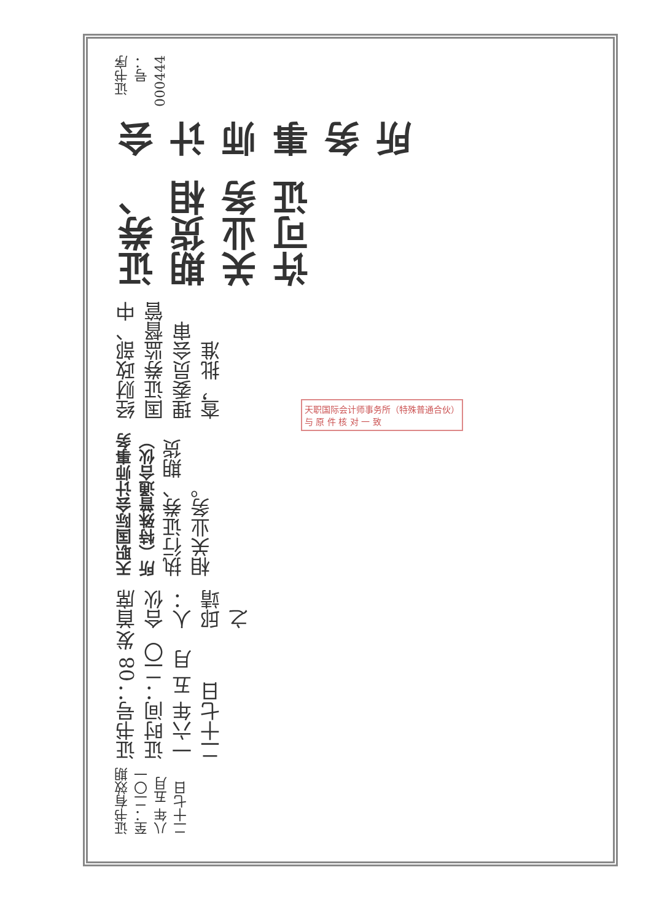证书有效期至：二〇一八年 五月 二十七日
证书号：08 发证时间：二〇一六年 五 月 二十七日
首席合伙人：邱靖之
天职国际会计师事务所（特殊普通合伙） 执行证券、期货相关业务。
经财政部、中国证券监督管理委员会审查，批准
证券、期货相关业务许可证
会计师事务所
证书序号：000444
天职国际会计师事务所（特殊普通合伙）
与 原 件 核 对 一 致